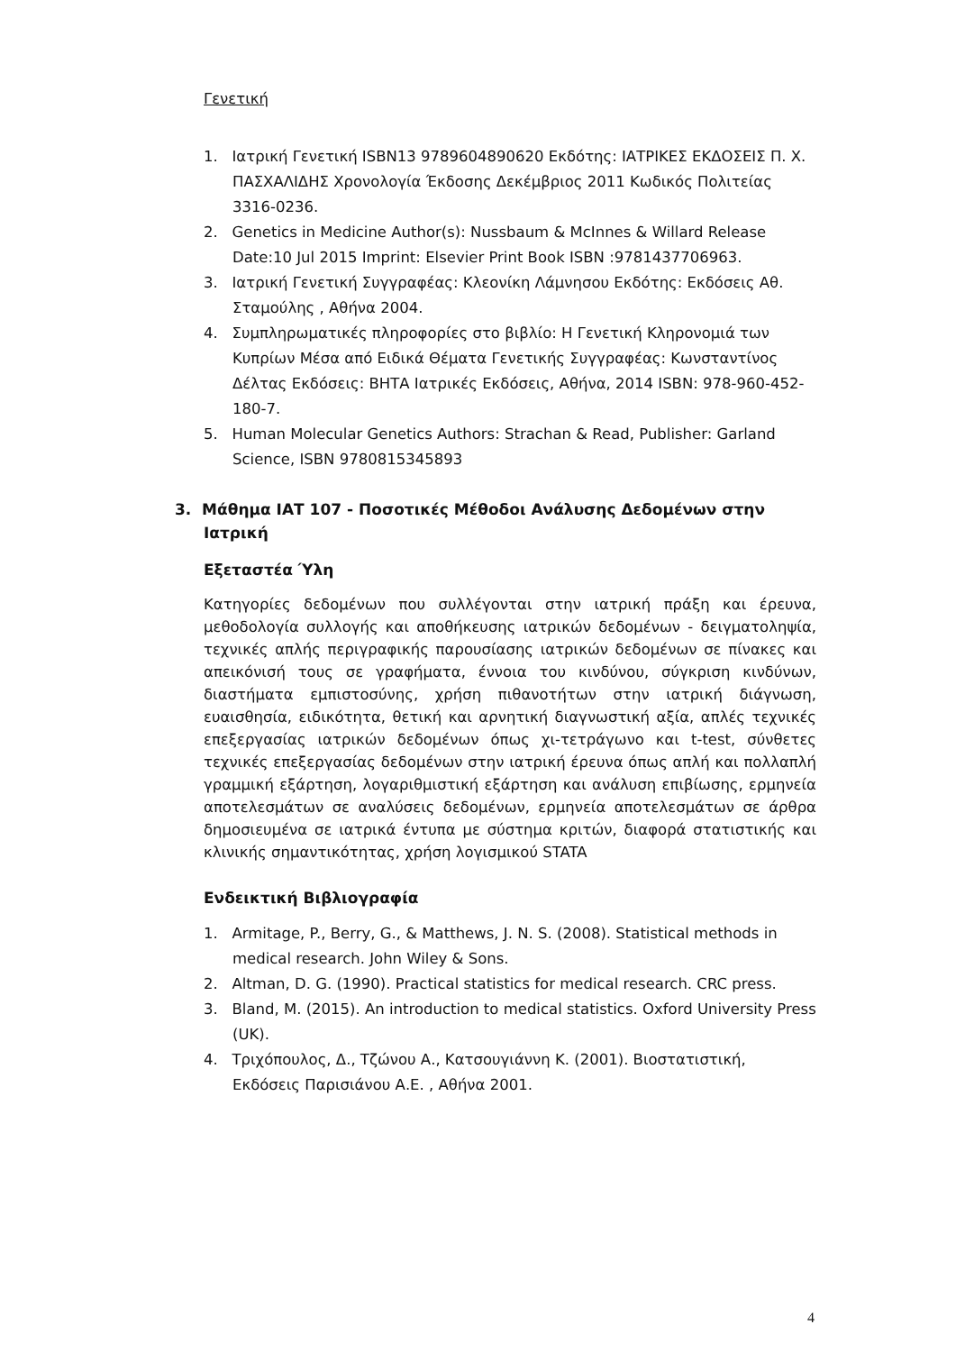Γενετική
1. Ιατρική Γενετική ISBN13 9789604890620 Εκδότης: ΙΑΤΡΙΚΕΣ ΕΚΔΟΣΕΙΣ Π. Χ. ΠΑΣΧΑΛΙΔΗΣ Χρονολογία Έκδοσης Δεκέμβριος 2011 Κωδικός Πολιτείας 3316-0236.
2. Genetics in Medicine Author(s): Nussbaum & McInnes & Willard Release Date:10 Jul 2015 Imprint: Elsevier Print Book ISBN :9781437706963.
3. Ιατρική Γενετική Συγγραφέας: Κλεονίκη Λάμνησου Εκδότης: Εκδόσεις Αθ. Σταμούλης , Αθήνα 2004.
4. Συμπληρωματικές πληροφορίες στο βιβλίο: Η Γενετική Κληρονομιά των Κυπρίων Μέσα από Ειδικά Θέματα Γενετικής Συγγραφέας: Κωνσταντίνος Δέλτας Εκδόσεις: ΒΗΤΑ Ιατρικές Εκδόσεις, Αθήνα, 2014 ISBN: 978-960-452-180-7.
5. Human Molecular Genetics Authors: Strachan & Read, Publisher: Garland Science, ISBN 9780815345893
3. Μάθημα ΙΑΤ 107 - Ποσοτικές Μέθοδοι Ανάλυσης Δεδομένων στην Ιατρική
Εξεταστέα Ύλη
Κατηγορίες δεδομένων που συλλέγονται στην ιατρική πράξη και έρευνα, μεθοδολογία συλλογής και αποθήκευσης ιατρικών δεδομένων - δειγματοληψία, τεχνικές απλής περιγραφικής παρουσίασης ιατρικών δεδομένων σε πίνακες και απεικόνισή τους σε γραφήματα, έννοια του κινδύνου, σύγκριση κινδύνων, διαστήματα εμπιστοσύνης, χρήση πιθανοτήτων στην ιατρική διάγνωση, ευαισθησία, ειδικότητα, θετική και αρνητική διαγνωστική αξία, απλές τεχνικές επεξεργασίας ιατρικών δεδομένων όπως χι-τετράγωνο και t-test, σύνθετες τεχνικές επεξεργασίας δεδομένων στην ιατρική έρευνα όπως απλή και πολλαπλή γραμμική εξάρτηση, λογαριθμιστική εξάρτηση και ανάλυση επιβίωσης, ερμηνεία αποτελεσμάτων σε αναλύσεις δεδομένων, ερμηνεία αποτελεσμάτων σε άρθρα δημοσιευμένα σε ιατρικά έντυπα με σύστημα κριτών, διαφορά στατιστικής και κλινικής σημαντικότητας, χρήση λογισμικού STATA
Ενδεικτική Βιβλιογραφία
1. Armitage, P., Berry, G., & Matthews, J. N. S. (2008). Statistical methods in medical research. John Wiley & Sons.
2. Altman, D. G. (1990). Practical statistics for medical research. CRC press.
3. Bland, M. (2015). An introduction to medical statistics. Oxford University Press (UK).
4. Τριχόπουλος, Δ., Τζώνου Α., Κατσουγιάννη Κ. (2001). Βιοστατιστική, Εκδόσεις Παρισιάνου Α.Ε. , Αθήνα 2001.
4